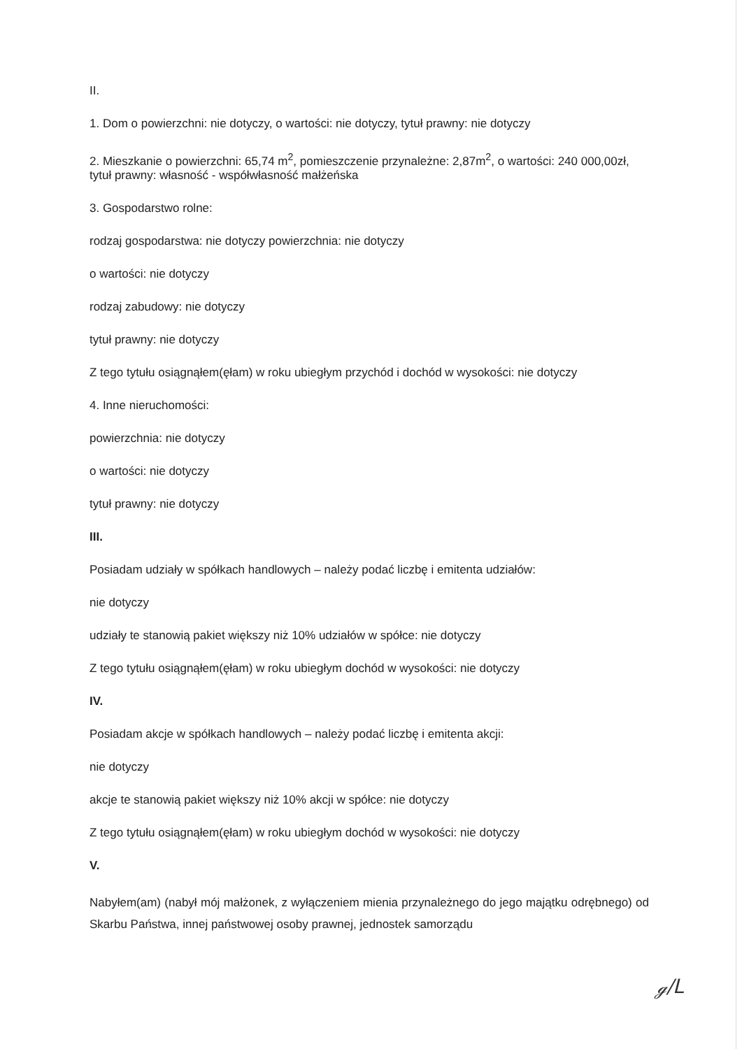II.
1. Dom o powierzchni: nie dotyczy, o wartości: nie dotyczy, tytuł prawny: nie dotyczy
2. Mieszkanie o powierzchni: 65,74 m<sup>2</sup>, pomieszczenie przynależne: 2,87m<sup>2</sup>, o wartości: 240 000,00zł, tytuł prawny: własność - współwłasność małżeńska
3. Gospodarstwo rolne:
rodzaj gospodarstwa: nie dotyczy powierzchnia: nie dotyczy
o wartości: nie dotyczy
rodzaj zabudowy: nie dotyczy
tytuł prawny: nie dotyczy
Z tego tytułu osiągnąłem(ęłam) w roku ubiegłym przychód i dochód w wysokości: nie dotyczy
4. Inne nieruchomości:
powierzchnia: nie dotyczy
o wartości: nie dotyczy
tytuł prawny: nie dotyczy
III.
Posiadam udziały w spółkach handlowych – należy podać liczbę i emitenta udziałów:
nie dotyczy
udziały te stanowią pakiet większy niż 10% udziałów w spółce: nie dotyczy
Z tego tytułu osiągnąłem(ęłam) w roku ubiegłym dochód w wysokości: nie dotyczy
IV.
Posiadam akcje w spółkach handlowych – należy podać liczbę i emitenta akcji:
nie dotyczy
akcje te stanowią pakiet większy niż 10% akcji w spółce: nie dotyczy
Z tego tytułu osiągnąłem(ęłam) w roku ubiegłym dochód w wysokości: nie dotyczy
V.
Nabyłem(am) (nabył mój małżonek, z wyłączeniem mienia przynależnego do jego majątku odrębnego) od Skarbu Państwa, innej państwowej osoby prawnej, jednostek samorządu
ℊ/ᒪ